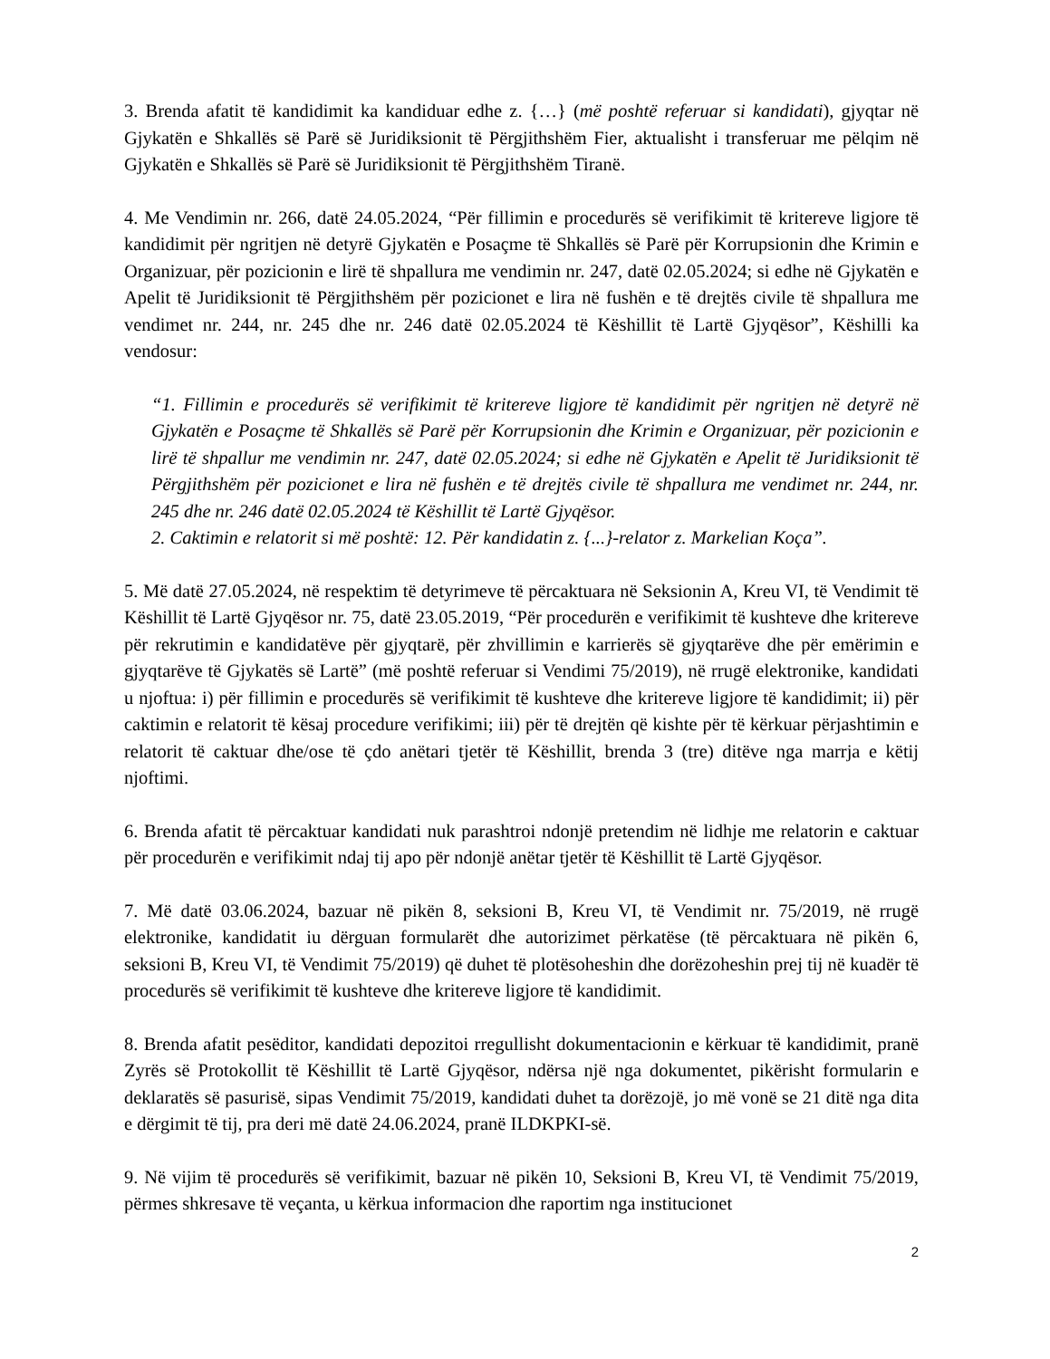3. Brenda afatit të kandidimit ka kandiduar edhe z. {…} (më poshtë referuar si kandidati), gjyqtar në Gjykatën e Shkallës së Parë së Juridiksionit të Përgjithshëm Fier, aktualisht i transferuar me pëlqim në Gjykatën e Shkallës së Parë së Juridiksionit të Përgjithshëm Tiranë.
4. Me Vendimin nr. 266, datë 24.05.2024, “Për fillimin e procedurës së verifikimit të kritereve ligjore të kandidimit për ngritjen në detyrë Gjykatën e Posaçme të Shkallës së Parë për Korrupsionin dhe Krimin e Organizuar, për pozicionin e lirë të shpallura me vendimin nr. 247, datë 02.05.2024; si edhe në Gjykatën e Apelit të Juridiksionit të Përgjithshëm për pozicionet e lira në fushën e të drejtës civile të shpallura me vendimet nr. 244, nr. 245 dhe nr. 246 datë 02.05.2024 të Këshillit të Lartë Gjyqësor”, Këshilli ka vendosur:
“1. Fillimin e procedurës së verifikimit të kritereve ligjore të kandidimit për ngritjen në detyrë në Gjykatën e Posaçme të Shkallës së Parë për Korrupsionin dhe Krimin e Organizuar, për pozicionin e lirë të shpallur me vendimin nr. 247, datë 02.05.2024; si edhe në Gjykatën e Apelit të Juridiksionit të Përgjithshëm për pozicionet e lira në fushën e të drejtës civile të shpallura me vendimet nr. 244, nr. 245 dhe nr. 246 datë 02.05.2024 të Këshillit të Lartë Gjyqësor.
2. Caktimin e relatorit si më poshtë: 12. Për kandidatin z. {...}-relator z. Markelian Koça”.
5. Më datë 27.05.2024, në respektim të detyrimeve të përcaktuara në Seksionin A, Kreu VI, të Vendimit të Këshillit të Lartë Gjyqësor nr. 75, datë 23.05.2019, “Për procedurën e verifikimit të kushteve dhe kritereve për rekrutimin e kandidatëve për gjyqtarë, për zhvillimin e karrierës së gjyqtarëve dhe për emërimin e gjyqtarëve të Gjykatës së Lartë” (më poshtë referuar si Vendimi 75/2019), në rrugë elektronike, kandidati u njoftua: i) për fillimin e procedurës së verifikimit të kushteve dhe kritereve ligjore të kandidimit; ii) për caktimin e relatorit të kësaj procedure verifikimi; iii) për të drejtën që kishte për të kërkuar përjashtimin e relatorit të caktuar dhe/ose të çdo anëtari tjetër të Këshillit, brenda 3 (tre) ditëve nga marrja e këtij njoftimi.
6. Brenda afatit të përcaktuar kandidati nuk parashtroi ndonjë pretendim në lidhje me relatorin e caktuar për procedurën e verifikimit ndaj tij apo për ndonjë anëtar tjetër të Këshillit të Lartë Gjyqësor.
7. Më datë 03.06.2024, bazuar në pikën 8, seksioni B, Kreu VI, të Vendimit nr. 75/2019, në rrugë elektronike, kandidatit iu dërguan formularët dhe autorizimet përkatëse (të përcaktuara në pikën 6, seksioni B, Kreu VI, të Vendimit 75/2019) që duhet të plotësoheshin dhe dorëzoheshin prej tij në kuadër të procedurës së verifikimit të kushteve dhe kritereve ligjore të kandidimit.
8. Brenda afatit pesëditor, kandidati depozitoi rregullisht dokumentacionin e kërkuar të kandidimit, pranë Zyrës së Protokollit të Këshillit të Lartë Gjyqësor, ndërsa një nga dokumentet, pikërisht formularin e deklaratës së pasurisë, sipas Vendimit 75/2019, kandidati duhet ta dorëzojë, jo më vonë se 21 ditë nga dita e dërgimit të tij, pra deri më datë 24.06.2024, pranë ILDKPKI-së.
9. Në vijim të procedurës së verifikimit, bazuar në pikën 10, Seksioni B, Kreu VI, të Vendimit 75/2019, përmes shkresave të veçanta, u kërkua informacion dhe raportim nga institucionet
2